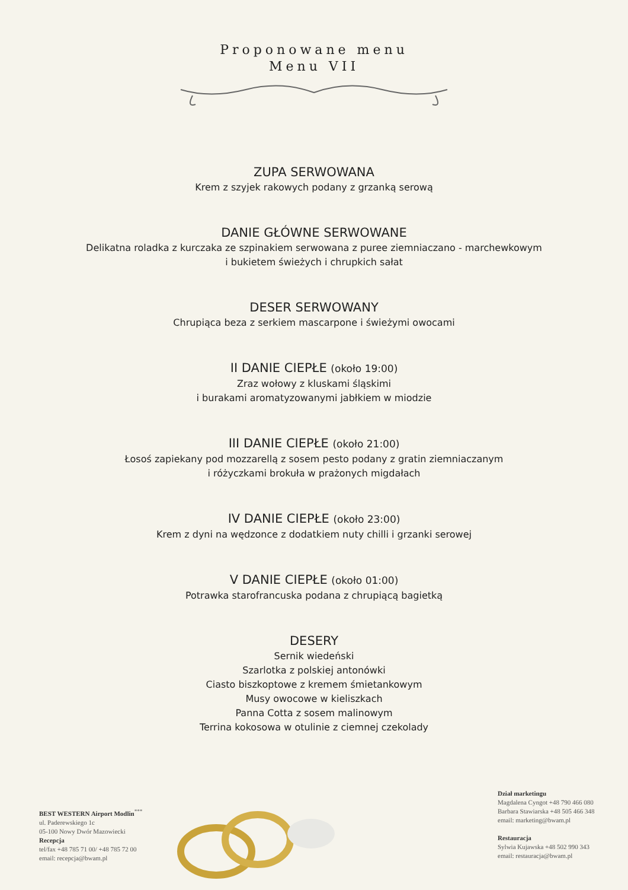Proponowane menu
Menu VII
ZUPA SERWOWANA
Krem z szyjek rakowych podany z grzanką serową
DANIE GŁÓWNE SERWOWANE
Delikatna roladka z kurczaka ze szpinakiem serwowana z puree ziemniaczano - marchewkowym
i bukietem świeżych i chrupkich sałat
DESER SERWOWANY
Chrupiąca beza z serkiem mascarpone i świeżymi owocami
II DANIE CIEPŁE (około 19:00)
Zraz wołowy z kluskami śląskimi
i burakami aromatyzowanymi jabłkiem w miodzie
III DANIE CIEPŁE (około 21:00)
Łosoś zapiekany pod mozzarellą z sosem pesto podany z gratin ziemniaczanym
i różyczkami brokuła w prażonych migdałach
IV DANIE CIEPŁE (około 23:00)
Krem z dyni na wędzonce z dodatkiem nuty chilli i grzanki serowej
V DANIE CIEPŁE (około 01:00)
Potrawka starofrancuska podana z chrupiącą bagietką
DESERY
Sernik wiedeński
Szarlotka z polskiej antonówki
Ciasto biszkoptowe z kremem śmietankowym
Musy owocowe w kieliszkach
Panna Cotta z sosem malinowym
Terrina kokosowa w otulinie z ciemnej czekolady
BEST WESTERN Airport Modlin<sup>***</sup>
ul. Paderewskiego 1c
05-100 Nowy Dwór Mazowiecki
Recepcja
tel/fax +48 785 71 00/ +48 785 72 00
email: recepcja@bwam.pl
Dział marketingu
Magdalena Cyngot +48 790 466 080
Barbara Stawiarska +48 505 466 348
email: marketing@bwam.pl
Restauracja
Sylwia Kujawska +48 502 990 343
email: restauracja@bwam.pl